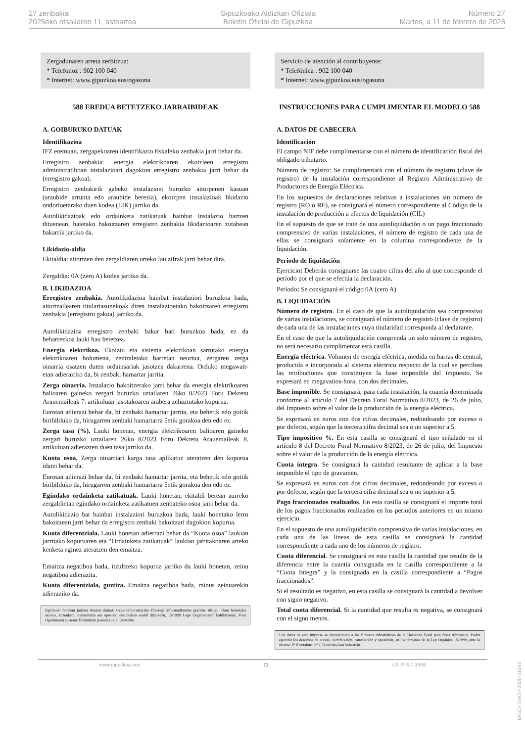27 zenbakia
2025eko otsailaren 11, asteartea
Gipuzkoako Aldizkari Ofiziala
Boletín Oficial de Gipuzkoa
Número 27
Martes, a 11 de febrero de 2025
Zergadunaren arreta zerbitzua:
* Telefonoz : 902 100 040
* Internet: www.gipuzkoa.eus/ogasuna
588 EREDUA BETETZEKO JARRAIBIDEAK
A. GOIBURUKO DATUAK
Identifikazioa
IFZ eremuan, zergapekoaren identifikazio fiskaleko zenbakia jarri behar da.
Erregistro zenbakia: energia elektrikoaren ekoizleen erregistro administratiboan instalazioari dagokion erregistro zenbakia jarri behar da (erregistro gakoa).
Erregistro zenbakirik gabeko instalazioei buruzko aitorpenen kasuan (araubide arrunta edo araubide berezia), ekoizpen instalazioak likidazio ondorioetarako duen kodea (LIK) jarriko da.
Autolikidazioak edo ordainketa zatikatuak hainbat instalazio hartzen dituenean, haietako bakoitzaren erregistro zenbakia likidazioaren zutabean bakarrik jarriko da.
Likidazio-aldia
Ekitaldia: aitortzen den zergaldiaren urteko lau zifrak jarri behar dira.
Zergaldia: 0A (zero A) kodea jarriko da.
B. LIKIDAZIOA
Erregistro zenbakia. Autolikidazioa hainbat instalaziori buruzkoa bada, aitortzailearen titulartasunekoak diren instalazioetako bakoitzaren erregistro zenbakia (erregistro gakoa) jarriko da.
Autolikidazioa erregistro zenbaki bakar bati buruzkoa bada, ez da beharrezkoa lauki hau betetzea.
Energia elektrikoa. Ekoiztu eta sistema elektrikoan sartutako energia elektrikoaren bolumena, zentraletako barretan neurtua, zergaren zerga oinarria osatzen duten ordainsariak jasotzea dakarrena. Orduko megawatt-etan adieraziko da, bi zenbaki hamartar jarrita.
Zerga oinarria. Instalazio bakoitzerako jarri behar da energia elektrikoaren balioaren gaineko zergari buruzko uztailaren 26ko 8/2023 Foru Dekretu Arauemaileak 7. artikuluan jasotakoaren arabera zehaztutako kopurua.
Eurotan adierazi behar da, bi zenbaki hamartar jarrita, eta behetik edo goitik biribilduko da, hirugarren zenbaki hamartarra 5etik gorakoa den edo ez.
Zerga tasa (%). Lauki honetan, energia elektrikoaren balioaren gaineko zergari buruzko uztailaren 26ko 8/2023 Foru Dekretu Arauemaileak 8. artikuluan adierazten duen tasa jarriko da.
Kuota osoa. Zerga oinarriari karga tasa aplikatuz ateratzen den kopurua idatzi behar da.
Eurotan adierazi behar da, bi zenbaki hamartar jarrita, eta behetik edo goitik biribilduko da, hirugarren zenbaki hamartarra 5etik gorakoa den edo ez.
Egindako ordainketa zatikatuak. Lauki honetan, ekitaldi berean aurreko zergaldietan egindako ordainketa zatikatuen zenbateko osoa jarri behar da.
Autolikidazio bat hainbat instalaziori buruzkoa bada, lauki honetako lerro bakoitzean jarri behar da erregistro zenbaki bakoitzari dagokion kopurua.
Kuota diferentziala. Lauki honetan adierrazi behar da “Kuota osoa” laukian jarritako kopuruaren eta “Ordainketa zatikatuak” laukian jarritakoaren arteko kenketa eginez ateratzen den emaitza.
Emaitza negatiboa bada, itzultzeko kopurua jarriko da lauki honetan, zeinu negatiboa adierazita.
Kuota diferentziala, guztira. Emaitza negatiboa bada, minus zeinuarekin adieraziko da.
Inprimaki honetan jartzen dituzun datuak zerga-helburuetarako fitxategi informatikoetan gordeko ditugu. Datu horiekiko sarrera, zuzenketa, deuseztatze eta oposizio eskubideak erabil ditzakezu, 15/1999 Lege Organikoaren baldintzetan, Foru Ogasunaren aurrean: Errotaburu pasealekua 2, Donostia.
Servicio de atención al contribuyente:
* Telefónica : 902 100 040
* Internet: www.gipuzkoa.eus/ogasuna
INSTRUCCIONES PARA CUMPLIMENTAR EL MODELO 588
A. DATOS DE CABECERA
Identificación
El campo NIF debe cumplimentarse con el número de identificación fiscal del obligado tributario.
Número de registro: Se cumplimentará con el número de registro (clave de registro) de la instalación correspondiente al Registro Administrativo de Productores de Energía Eléctrica.
En los supuestos de declaraciones relativas a instalaciones sin número de registro (RO o RE), se consignará el número correspondiente al Código de la instalación de producción a efectos de liquidación (CIL)
En el supuesto de que se trate de una autoliquidación o un pago fraccionado comprensivo de varias instalaciones, el número de registro de cada una de ellas se consignará solamente en la columna correspondiente de la liquidación.
Periodo de liquidación
Ejercicio: Deberán consignarse las cuatro cifras del año al que corresponde el período por el que se efectúa la declaración.
Período: Se consignará el código 0A (cero A)
B. LIQUIDACIÓN
Número de registro. En el caso de que la autoliquidación sea comprensivo de varias instalaciones, se consignará el número de registro (clave de registro) de cada una de las instalaciones cuya titularidad corresponda al declarante.
En el caso de que la autoliquidación comprenda un solo número de registro, no será necesario cumplimentar esta casilla.
Energía eléctrica. Volumen de energía eléctrica, medida en barras de central, producida e incorporada al sistema eléctrico respecto de la cual se perciben las retribuciones que constituyen la base imponible del impuesto. Se expresará en megavatios-hora, con dos decimales.
Base imponible. Se consignará, para cada instalación, la cuantía determinada conforme al artículo 7 del Decreto Foral Normativo 8/2023, de 26 de julio, del Impuesto sobre el valor de la producción de la energía eléctrica.
Se expresará en euros con dos cifras decimales, redondeando por exceso o por defecto, según que la tercera cifra decimal sea o no superior a 5.
Tipo impositivo %. En esta casilla se consignará el tipo señalado en el artículo 8 del Decreto Foral Normativo 8/2023, de 26 de julio, del Impuesto sobre el valor de la producción de la energía eléctrica.
Cuota íntegra. Se consignará la cantidad resultante de aplicar a la base imponible el tipo de gravamen.
Se expresará en euros con dos cifras decimales, redondeando por exceso o por defecto, según que la tercera cifra decimal sea o no superior a 5.
Pago fraccionados realizados. En esta casilla se consignará el importe total de los pagos fraccionados realizados en los periodos anteriores en un mismo ejercicio.
En el supuesto de una autoliquidación comprensiva de varias instalaciones, en cada una de las líneas de esta casilla se consignará la cantidad correspondiente a cada uno de los números de registro.
Cuota diferencial. Se consignará en esta casilla la cantidad que resulte de la diferencia entre la cuantía consignada en la casilla correspondiente a la “Cuota Integra” y la consignada en la casilla correspondiente a “Pagos fraccionados”.
Si el resultado es negativo, en esta casilla se consignará la cantidad a devolver con signo negativo.
Total cuota diferencial. Si la cantidad que resulta es negativa, se consignará con el signo menos.
Los datos de este impreso se incorporarán a los ficheros informáticos de la Hacienda Foral para fines tributarios. Podrá ejercitar los derechos de acceso, rectificación, cancelación y oposición, en los términos de la Ley Orgánica 15/1999, ante la misma: Pº Errotaburu nº 2, Donostia-San Sebastián.
www.gipuzkoa.eus 11 LG.:S.S.1-1958
EK\CV GAO-I-2025-01044